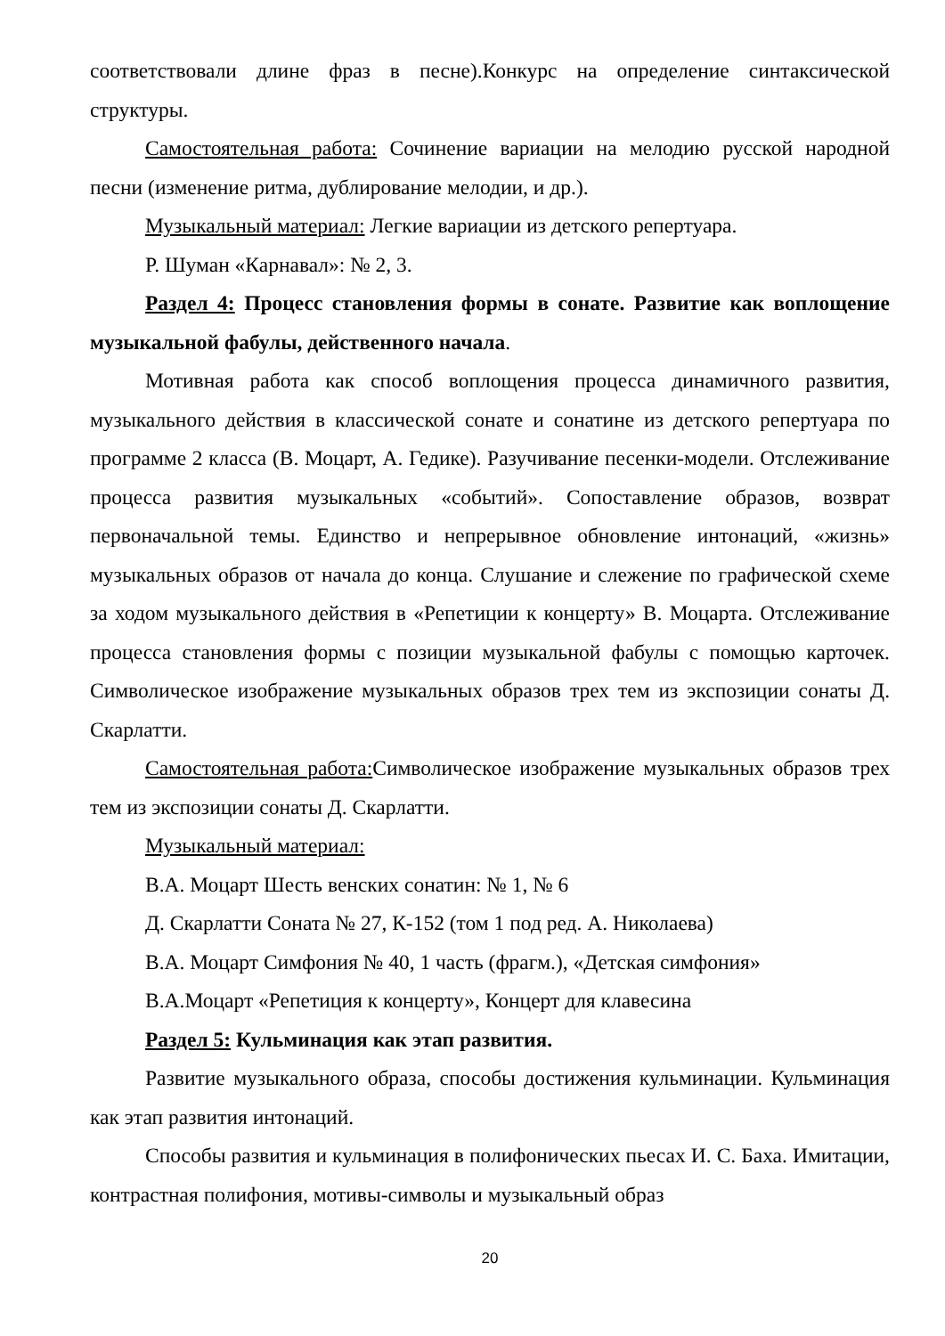соответствовали длине фраз в песне).Конкурс на определение синтаксической структуры.
Самостоятельная работа: Сочинение вариации на мелодию русской народной песни (изменение ритма, дублирование мелодии, и др.).
Музыкальный материал: Легкие вариации из детского репертуара.
Р. Шуман «Карнавал»: № 2, 3.
Раздел 4: Процесс становления формы в сонате. Развитие как воплощение музыкальной фабулы, действенного начала.
Мотивная работа как способ воплощения процесса динамичного развития, музыкального действия в классической сонате и сонатине из детского репертуара по программе 2 класса (В. Моцарт, А. Гедике). Разучивание песенки-модели. Отслеживание процесса развития музыкальных «событий». Сопоставление образов, возврат первоначальной темы. Единство и непрерывное обновление интонаций, «жизнь» музыкальных образов от начала до конца. Слушание и слежение по графической схеме за ходом музыкального действия в «Репетиции к концерту» В. Моцарта. Отслеживание процесса становления формы с позиции музыкальной фабулы с помощью карточек. Символическое изображение музыкальных образов трех тем из экспозиции сонаты Д. Скарлатти.
Самостоятельная работа: Символическое изображение музыкальных образов трех тем из экспозиции сонаты Д. Скарлатти.
Музыкальный материал:
В.А. Моцарт Шесть венских сонатин: № 1, № 6
Д. Скарлатти Соната № 27, К-152 (том 1 под ред. А. Николаева)
В.А. Моцарт Симфония № 40, 1 часть (фрагм.), «Детская симфония»
В.А.Моцарт «Репетиция к концерту», Концерт для клавесина
Раздел 5: Кульминация как этап развития.
Развитие музыкального образа, способы достижения кульминации. Кульминация как этап развития интонаций.
Способы развития и кульминация в полифонических пьесах И. С. Баха. Имитации, контрастная полифония, мотивы-символы и музыкальный образ
20